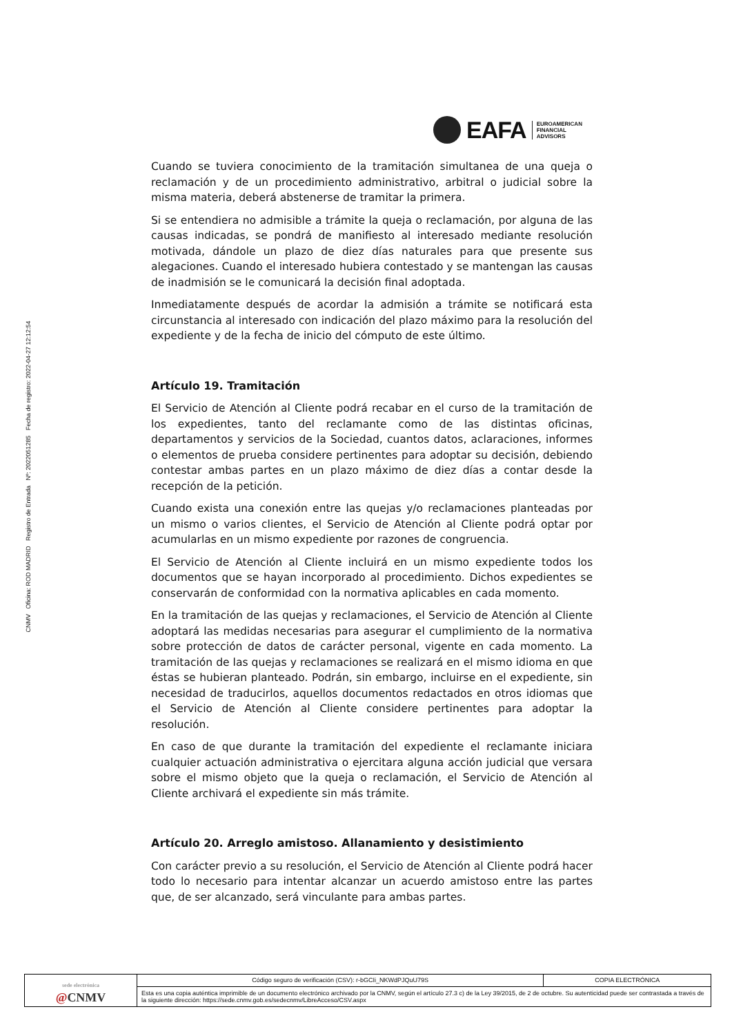EAFA
EUROAMERICAN
FINANCIAL
ADVISORS
CNMV Oficina: ROD MADRID Registro de Entrada Nº: 2022051285 Fecha de registro: 2022-04-27 12:12:54
Cuando se tuviera conocimiento de la tramitación simultanea de una queja o reclamación y de un procedimiento administrativo, arbitral o judicial sobre la misma materia, deberá abstenerse de tramitar la primera.
Si se entendiera no admisible a trámite la queja o reclamación, por alguna de las causas indicadas, se pondrá de manifiesto al interesado mediante resolución motivada, dándole un plazo de diez días naturales para que presente sus alegaciones. Cuando el interesado hubiera contestado y se mantengan las causas de inadmisión se le comunicará la decisión final adoptada.
Inmediatamente después de acordar la admisión a trámite se notificará esta circunstancia al interesado con indicación del plazo máximo para la resolución del expediente y de la fecha de inicio del cómputo de este último.
Artículo 19. Tramitación
El Servicio de Atención al Cliente podrá recabar en el curso de la tramitación de los expedientes, tanto del reclamante como de las distintas oficinas, departamentos y servicios de la Sociedad, cuantos datos, aclaraciones, informes o elementos de prueba considere pertinentes para adoptar su decisión, debiendo contestar ambas partes en un plazo máximo de diez días a contar desde la recepción de la petición.
Cuando exista una conexión entre las quejas y/o reclamaciones planteadas por un mismo o varios clientes, el Servicio de Atención al Cliente podrá optar por acumularlas en un mismo expediente por razones de congruencia.
El Servicio de Atención al Cliente incluirá en un mismo expediente todos los documentos que se hayan incorporado al procedimiento. Dichos expedientes se conservarán de conformidad con la normativa aplicables en cada momento.
En la tramitación de las quejas y reclamaciones, el Servicio de Atención al Cliente adoptará las medidas necesarias para asegurar el cumplimiento de la normativa sobre protección de datos de carácter personal, vigente en cada momento. La tramitación de las quejas y reclamaciones se realizará en el mismo idioma en que éstas se hubieran planteado. Podrán, sin embargo, incluirse en el expediente, sin necesidad de traducirlos, aquellos documentos redactados en otros idiomas que el Servicio de Atención al Cliente considere pertinentes para adoptar la resolución.
En caso de que durante la tramitación del expediente el reclamante iniciara cualquier actuación administrativa o ejercitara alguna acción judicial que versara sobre el mismo objeto que la queja o reclamación, el Servicio de Atención al Cliente archivará el expediente sin más trámite.
Artículo 20. Arreglo amistoso. Allanamiento y desistimiento
Con carácter previo a su resolución, el Servicio de Atención al Cliente podrá hacer todo lo necesario para intentar alcanzar un acuerdo amistoso entre las partes que, de ser alcanzado, será vinculante para ambas partes.
| sede electrónica @ CNMV | Código seguro de verificación (CSV): r-bGCIi_NKWdPJQuU79S | COPIA ELECTRÓNICA |
| | Esta es una copia auténtica imprimible de un documento electrónico archivado por la CNMV, según el artículo 27.3 c) de la Ley 39/2015, de 2 de octubre. Su autenticidad puede ser contrastada a través de la siguiente dirección: https://sede.cnmv.gob.es/sedecnmv/LibreAcceso/CSV.aspx | |